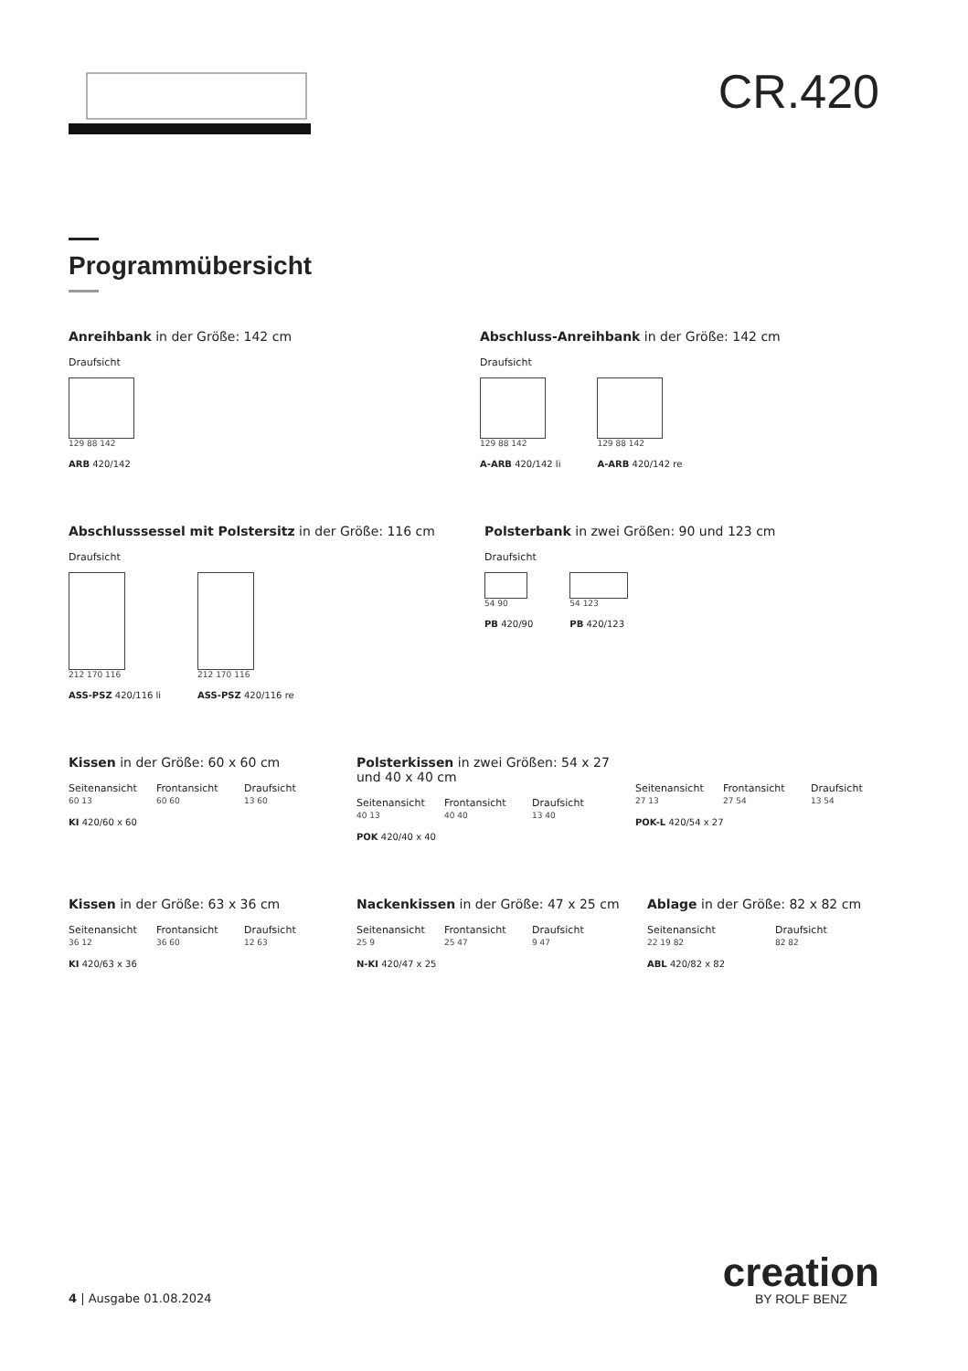CR.420
Programmübersicht
Anreihbank in der Größe: 142 cm
Draufsicht
129 88 142
ARB 420/142
Abschluss-Anreihbank in der Größe: 142 cm
Draufsicht
129 88 142
A-ARB 420/142 li
129 88 142
A-ARB 420/142 re
Abschlusssessel mit Polstersitz in der Größe: 116 cm
Draufsicht
212 170 116
ASS-PSZ 420/116 li
212 170 116
ASS-PSZ 420/116 re
Polsterbank in zwei Größen: 90 und 123 cm
Draufsicht
54 90
PB 420/90
54 123
PB 420/123
Kissen in der Größe: 60 x 60 cm
Seitenansicht
60 13
Frontansicht
60 60
Draufsicht
13 60
KI 420/60 x 60
Polsterkissen in zwei Größen: 54 x 27 und 40 x 40 cm
Seitenansicht
40 13
Frontansicht
40 40
Draufsicht
13 40
POK 420/40 x 40
Seitenansicht
27 13
Frontansicht
27 54
Draufsicht
13 54
POK-L 420/54 x 27
Kissen in der Größe: 63 x 36 cm
Seitenansicht
36 12
Frontansicht
36 60
Draufsicht
12 63
KI 420/63 x 36
Nackenkissen in der Größe: 47 x 25 cm
Seitenansicht
25 9
Frontansicht
25 47
Draufsicht
9 47
N-KI 420/47 x 25
Ablage in der Größe: 82 x 82 cm
Seitenansicht
22 19 82
Draufsicht
82 82
ABL 420/82 x 82
4 | Ausgabe 01.08.2024
creation
BY ROLF BENZ